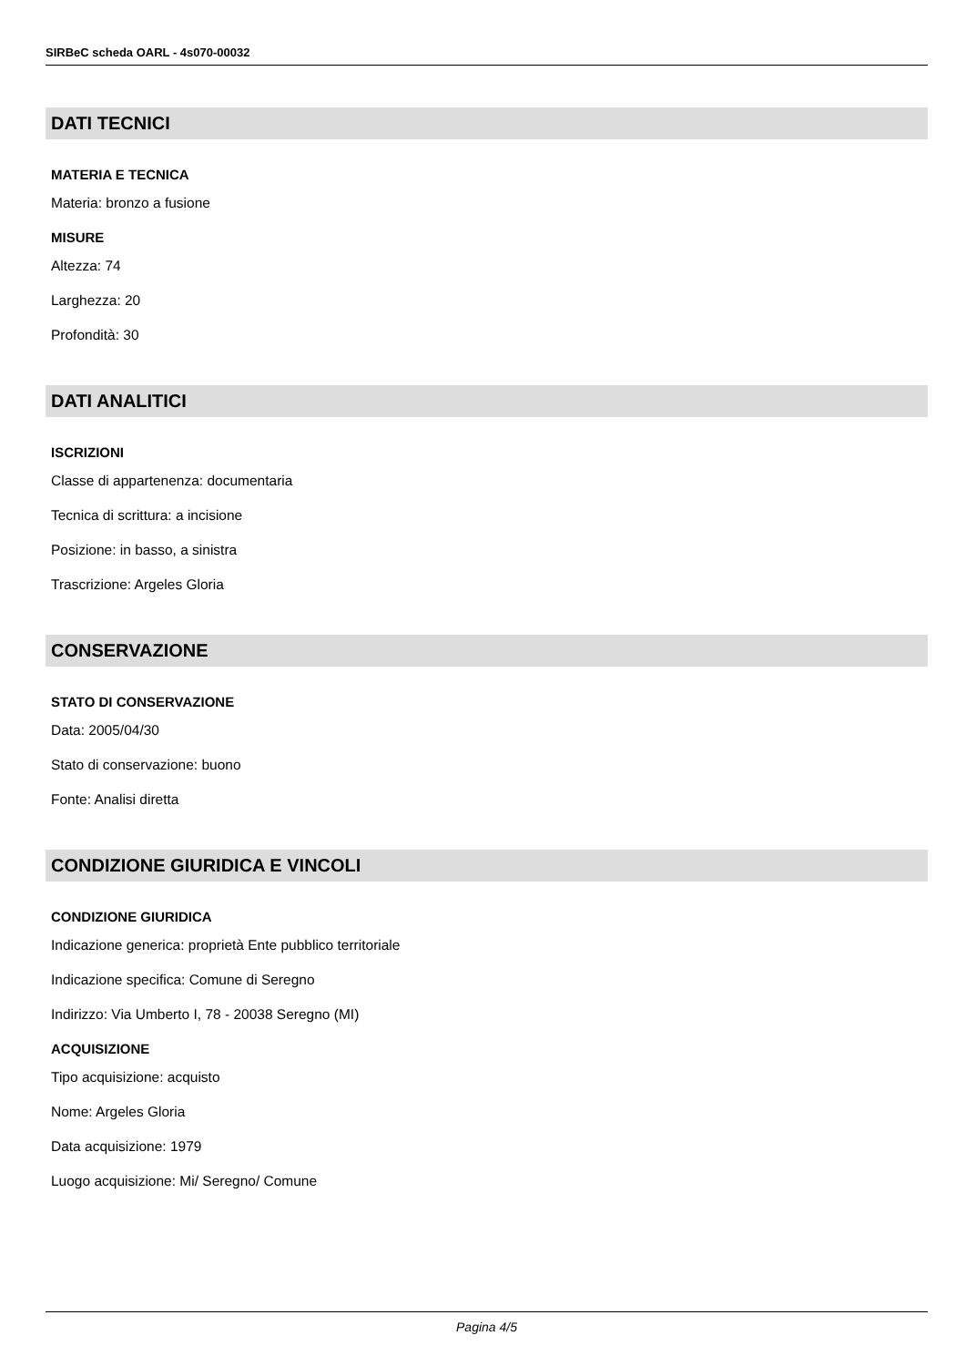SIRBeC scheda OARL - 4s070-00032
DATI TECNICI
MATERIA E TECNICA
Materia: bronzo a fusione
MISURE
Altezza: 74
Larghezza: 20
Profondità: 30
DATI ANALITICI
ISCRIZIONI
Classe di appartenenza: documentaria
Tecnica di scrittura: a incisione
Posizione: in basso, a sinistra
Trascrizione: Argeles Gloria
CONSERVAZIONE
STATO DI CONSERVAZIONE
Data: 2005/04/30
Stato di conservazione: buono
Fonte: Analisi diretta
CONDIZIONE GIURIDICA E VINCOLI
CONDIZIONE GIURIDICA
Indicazione generica: proprietà Ente pubblico territoriale
Indicazione specifica: Comune di Seregno
Indirizzo: Via Umberto I, 78 - 20038 Seregno (MI)
ACQUISIZIONE
Tipo acquisizione: acquisto
Nome: Argeles Gloria
Data acquisizione: 1979
Luogo acquisizione: Mi/ Seregno/ Comune
Pagina 4/5